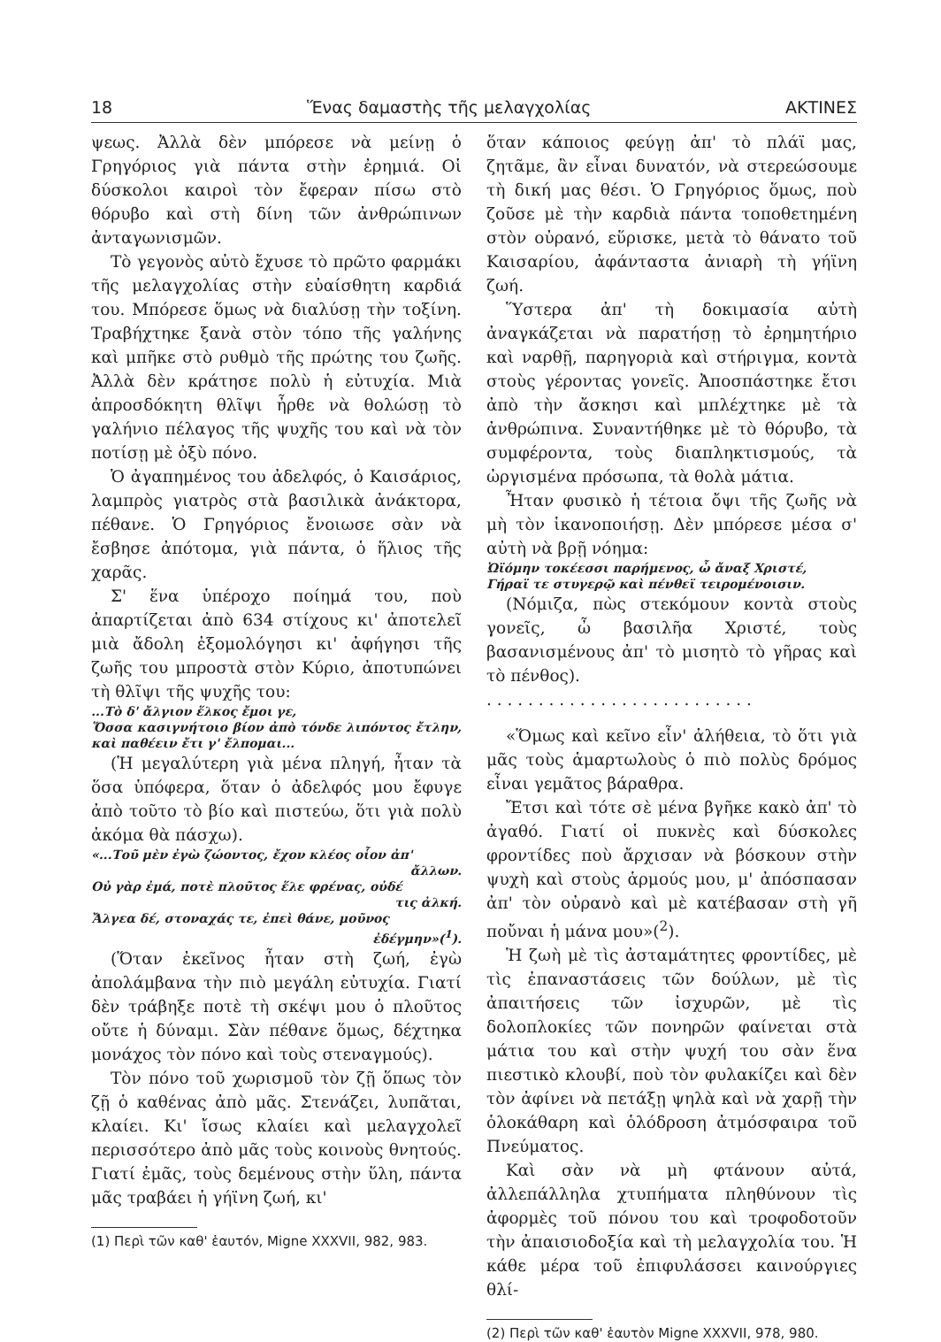18 Ἕνας δαμαστὴς τῆς μελαγχολίας ΑΚΤΙΝΕΣ
ψεως. Ἀλλὰ δὲν μπόρεσε νὰ μείνῃ ὁ Γρηγόριος γιὰ πάντα στὴν ἐρημιά. Οἱ δύσκολοι καιροὶ τὸν ἔφεραν πίσω στὸ θόρυβο καὶ στὴ δίνη τῶν ἀνθρώπινων ἀνταγωνισμῶν.
Τὸ γεγονὸς αὐτὸ ἔχυσε τὸ πρῶτο φαρμάκι τῆς μελαγχολίας στὴν εὐαίσθητη καρδιά του. Μπόρεσε ὅμως νὰ διαλύσῃ τὴν τοξίνη. Τραβήχτηκε ξανὰ στὸν τόπο τῆς γαλήνης καὶ μπῆκε στὸ ρυθμὸ τῆς πρώτης του ζωῆς. Ἀλλὰ δὲν κράτησε πολὺ ἡ εὐτυχία. Μιὰ ἀπροσδόκητη θλῖψι ἦρθε νὰ θολώσῃ τὸ γαλήνιο πέλαγος τῆς ψυχῆς του καὶ νὰ τὸν ποτίσῃ μὲ ὀξὺ πόνο.
Ὁ ἀγαπημένος του ἀδελφός, ὁ Καισάριος, λαμπρὸς γιατρὸς στὰ βασιλικὰ ἀνάκτορα, πέθανε. Ὁ Γρηγόριος ἔνοιωσε σὰν νὰ ἔσβησε ἀπότομα, γιὰ πάντα, ὁ ἥλιος τῆς χαρᾶς.
Σ' ἕνα ὑπέροχο ποίημά του, ποὺ ἀπαρτίζεται ἀπὸ 634 στίχους κι' ἀποτελεῖ μιὰ ἄδολη ἐξομολόγησι κι' ἀφήγησι τῆς ζωῆς του μπροστὰ στὸν Κύριο, ἀποτυπώνει τὴ θλῖψι τῆς ψυχῆς του:
...Τὸ δ' ἄλγιον ἕλκος ἔμοι γε,
Ὅσσα κασιγνήτοιο βίον ἀπὸ τόνδε λιπόντος ἔτλην, καὶ παθέειν ἔτι γ' ἔλπομαι...
(Ἡ μεγαλύτερη γιὰ μένα πληγή, ἦταν τὰ ὅσα ὑπόφερα, ὅταν ὁ ἀδελφός μου ἔφυγε ἀπὸ τοῦτο τὸ βίο καὶ πιστεύω, ὅτι γιὰ πολὺ ἀκόμα θὰ πάσχω).
«...Τοῦ μὲν ἐγὼ ζώοντος, ἔχον κλέος οἷον ἀπ'
ἄλλων.
Οὐ γὰρ ἐμά, ποτὲ πλοῦτος ἕλε φρένας, οὐδέ
τις ἀλκή.
Ἄλγεα δέ, στοναχάς τε, ἐπεὶ θάνε, μοῦνος
ἐδέγμην»(<sup>1</sup>).
(Ὅταν ἐκεῖνος ἦταν στὴ ζωή, ἐγὼ ἀπολάμβανα τὴν πιὸ μεγάλη εὐτυχία. Γιατί δὲν τράβηξε ποτὲ τὴ σκέψι μου ὁ πλοῦτος οὔτε ἡ δύναμι. Σὰν πέθανε ὅμως, δέχτηκα μονάχος τὸν πόνο καὶ τοὺς στεναγμούς).
Τὸν πόνο τοῦ χωρισμοῦ τὸν ζῇ ὅπως τὸν ζῇ ὁ καθένας ἀπὸ μᾶς. Στενάζει, λυπᾶται, κλαίει. Κι' ἴσως κλαίει καὶ μελαγχολεῖ περισσότερο ἀπὸ μᾶς τοὺς κοινοὺς θνητούς. Γιατί ἐμᾶς, τοὺς δεμένους στὴν ὕλη, πάντα μᾶς τραβάει ἡ γήϊνη ζωή, κι'
(1) Περὶ τῶν καθ' ἑαυτόν, Migne XXXVII, 982, 983.
ὅταν κάποιος φεύγῃ ἀπ' τὸ πλάϊ μας, ζητᾶμε, ἂν εἶναι δυνατόν, νὰ στερεώσουμε τὴ δική μας θέσι. Ὁ Γρηγόριος ὅμως, ποὺ ζοῦσε μὲ τὴν καρδιὰ πάντα τοποθετημένη στὸν οὐρανό, εὕρισκε, μετὰ τὸ θάνατο τοῦ Καισαρίου, ἀφάνταστα ἀνιαρὴ τὴ γήϊνη ζωή.
Ὕστερα ἀπ' τὴ δοκιμασία αὐτὴ ἀναγκάζεται νὰ παρατήσῃ τὸ ἐρημητήριο καὶ ναρθῇ, παρηγοριὰ καὶ στήριγμα, κοντὰ στοὺς γέροντας γονεῖς. Ἀποσπάστηκε ἔτσι ἀπὸ τὴν ἄσκησι καὶ μπλέχτηκε μὲ τὰ ἀνθρώπινα. Συναντήθηκε μὲ τὸ θόρυβο, τὰ συμφέροντα, τοὺς διαπληκτισμούς, τὰ ὠργισμένα πρόσωπα, τὰ θολὰ μάτια.
Ἦταν φυσικὸ ἡ τέτοια ὄψι τῆς ζωῆς νὰ μὴ τὸν ἱκανοποιήσῃ. Δὲν μπόρεσε μέσα σ' αὐτὴ νὰ βρῇ νόημα:
Ὠϊόμην τοκέεσσι παρήμενος, ὦ ἄναξ Χριστέ,
Γήραϊ τε στυγερῷ καὶ πένθεϊ τειρομένοισιν.
(Νόμιζα, πὼς στεκόμουν κοντὰ στοὺς γονεῖς, ὦ βασιλῆα Χριστέ, τοὺς βασανισμένους ἀπ' τὸ μισητὸ τὸ γῆρας καὶ τὸ πένθος).
. . . . . . . . . . . . . . . . . . . . . . . . . .
«Ὅμως καὶ κεῖνο εἶν' ἀλήθεια, τὸ ὅτι γιὰ μᾶς τοὺς ἁμαρτωλοὺς ὁ πιὸ πολὺς δρόμος εἶναι γεμᾶτος βάραθρα.
Ἔτσι καὶ τότε σὲ μένα βγῆκε κακὸ ἀπ' τὸ ἀγαθό. Γιατί οἱ πυκνὲς καὶ δύσκολες φροντίδες ποὺ ἄρχισαν νὰ βόσκουν στὴν ψυχὴ καὶ στοὺς ἁρμούς μου, μ' ἀπόσπασαν ἀπ' τὸν οὐρανὸ καὶ μὲ κατέβασαν στὴ γῆ ποὔναι ἡ μάνα μου»(<sup>2</sup>).
Ἡ ζωὴ μὲ τὶς ἀσταμάτητες φροντίδες, μὲ τὶς ἐπαναστάσεις τῶν δούλων, μὲ τὶς ἀπαιτήσεις τῶν ἰσχυρῶν, μὲ τὶς δολοπλοκίες τῶν πονηρῶν φαίνεται στὰ μάτια του καὶ στὴν ψυχή του σὰν ἕνα πιεστικὸ κλουβί, ποὺ τὸν φυλακίζει καὶ δὲν τὸν ἀφίνει νὰ πετάξῃ ψηλὰ καὶ νὰ χαρῇ τὴν ὁλοκάθαρη καὶ ὁλόδροση ἀτμόσφαιρα τοῦ Πνεύματος.
Καὶ σὰν νὰ μὴ φτάνουν αὐτά, ἀλλεπάλληλα χτυπήματα πληθύνουν τὶς ἀφορμὲς τοῦ πόνου του καὶ τροφοδοτοῦν τὴν ἀπαισιοδοξία καὶ τὴ μελαγχολία του. Ἡ κάθε μέρα τοῦ ἐπιφυλάσσει καινούργιες θλί-
(2) Περὶ τῶν καθ' ἑαυτὸν Migne XXXVII, 978, 980.